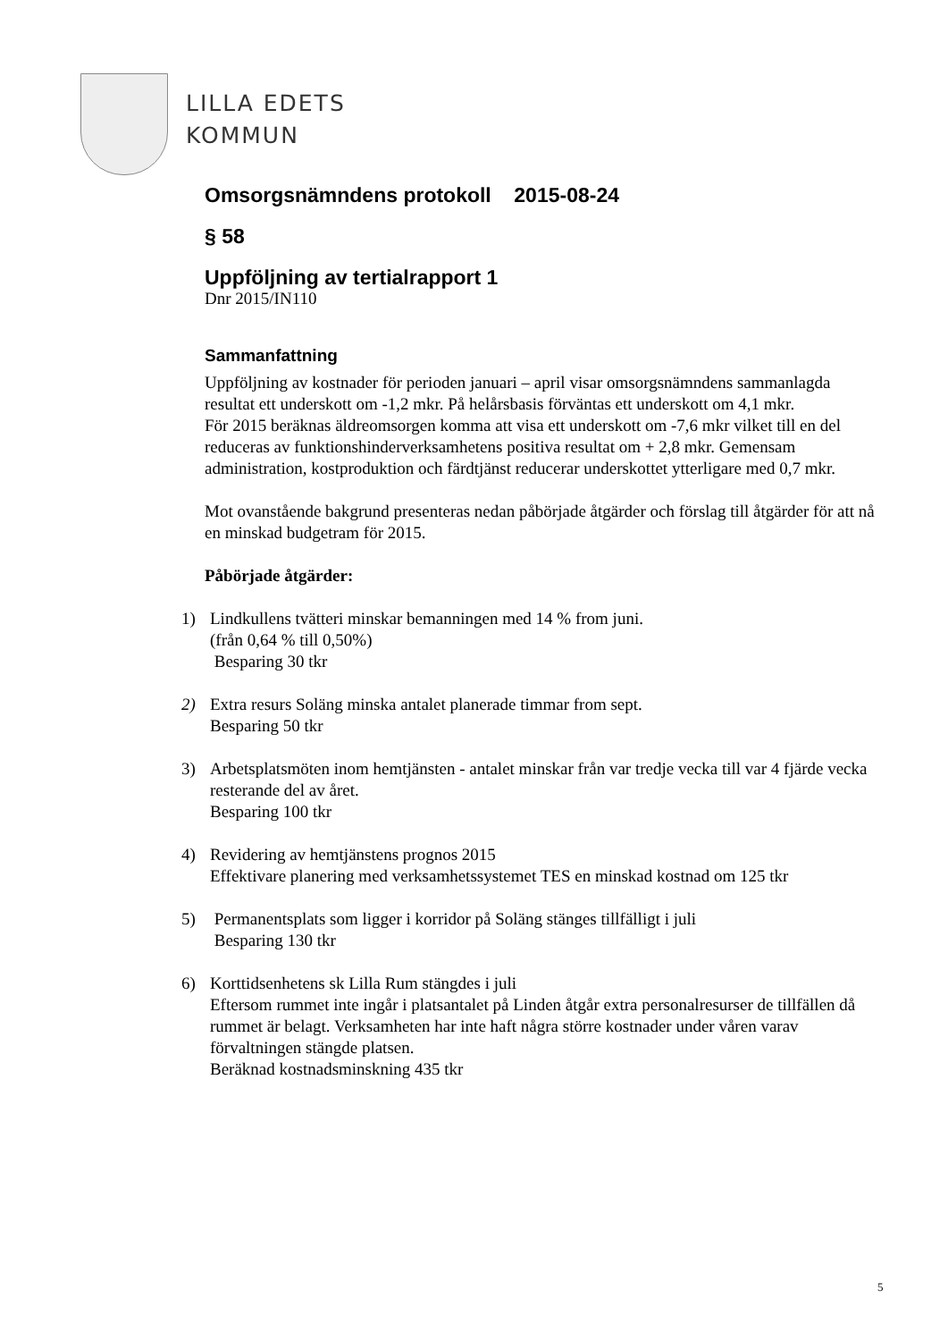LILLA EDETS
KOMMUN
Omsorgsnämndens protokoll 2015-08-24
§ 58
Uppföljning av tertialrapport 1
Dnr 2015/IN110
Sammanfattning
Uppföljning av kostnader för perioden januari – april visar omsorgsnämndens sammanlagda resultat ett underskott om -1,2 mkr. På helårsbasis förväntas ett underskott om 4,1 mkr.
För 2015 beräknas äldreomsorgen komma att visa ett underskott om -7,6 mkr vilket till en del reduceras av funktionshinderverksamhetens positiva resultat om + 2,8 mkr. Gemensam administration, kostproduktion och färdtjänst reducerar underskottet ytterligare med 0,7 mkr.
Mot ovanstående bakgrund presenteras nedan påbörjade åtgärder och förslag till åtgärder för att nå en minskad budgetram för 2015.
Påbörjade åtgärder:
1) Lindkullens tvätteri minskar bemanningen med 14 % from juni.
(från 0,64 % till 0,50%)
Besparing 30 tkr
2) Extra resurs Soläng minska antalet planerade timmar from sept.
Besparing 50 tkr
3) Arbetsplatsmöten inom hemtjänsten - antalet minskar från var tredje vecka till var 4 fjärde vecka resterande del av året.
Besparing 100 tkr
4) Revidering av hemtjänstens prognos 2015
Effektivare planering med verksamhetssystemet TES en minskad kostnad om 125 tkr
5) Permanentsplats som ligger i korridor på Soläng stänges tillfälligt i juli
Besparing 130 tkr
6) Korttidsenhetens sk Lilla Rum stängdes i juli
Eftersom rummet inte ingår i platsantalet på Linden åtgår extra personalresurser de tillfällen då rummet är belagt. Verksamheten har inte haft några större kostnader under våren varav förvaltningen stängde platsen.
Beräknad kostnadsminskning 435 tkr
5